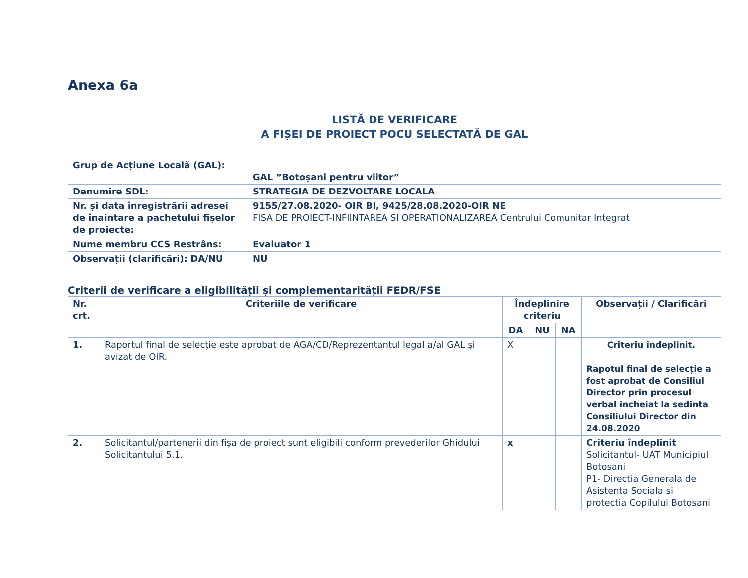Anexa 6a
LISTĂ DE VERIFICARE
A FIȘEI DE PROIECT POCU SELECTATĂ DE GAL
| Grup de Acțiune Locală (GAL): | GAL ”Botoșani pentru viitor” |
| Denumire SDL: | STRATEGIA DE DEZVOLTARE LOCALA |
| Nr. și data înregistrării adresei de înaintare a pachetului fișelor de proiecte: | 9155/27.08.2020- OIR BI, 9425/28.08.2020-OIR NE FISA DE PROIECT-INFIINTAREA SI OPERATIONALIZAREA Centrului Comunitar Integrat |
| Nume membru CCS Restrâns: | Evaluator 1 |
| Observații (clarificări): DA/NU | NU |
Criterii de verificare a eligibilității și complementarității FEDR/FSE
| Nr. crt. | Criteriile de verificare | Îndeplinire criteriu | | | Observații / Clarificări |
| --- | --- | --- | --- | --- | --- |
| | | DA | NU | NA | |
| 1. | Raportul final de selecție este aprobat de AGA/CD/Reprezentantul legal a/al GAL și avizat de OIR. | X | | | Criteriu îndeplinit. Rapotul final de selecție a fost aprobat de Consiliul Director prin procesul verbal incheiat la sedinta Consiliului Director din 24.08.2020 |
| 2. | Solicitantul/partenerii din fișa de proiect sunt eligibili conform prevederilor Ghidului Solicitantului 5.1. | x | | | Criteriu îndeplinit Solicitantul- UAT Municipiul Botosani P1- Directia Generala de Asistenta Sociala si protectia Copilului Botosani |